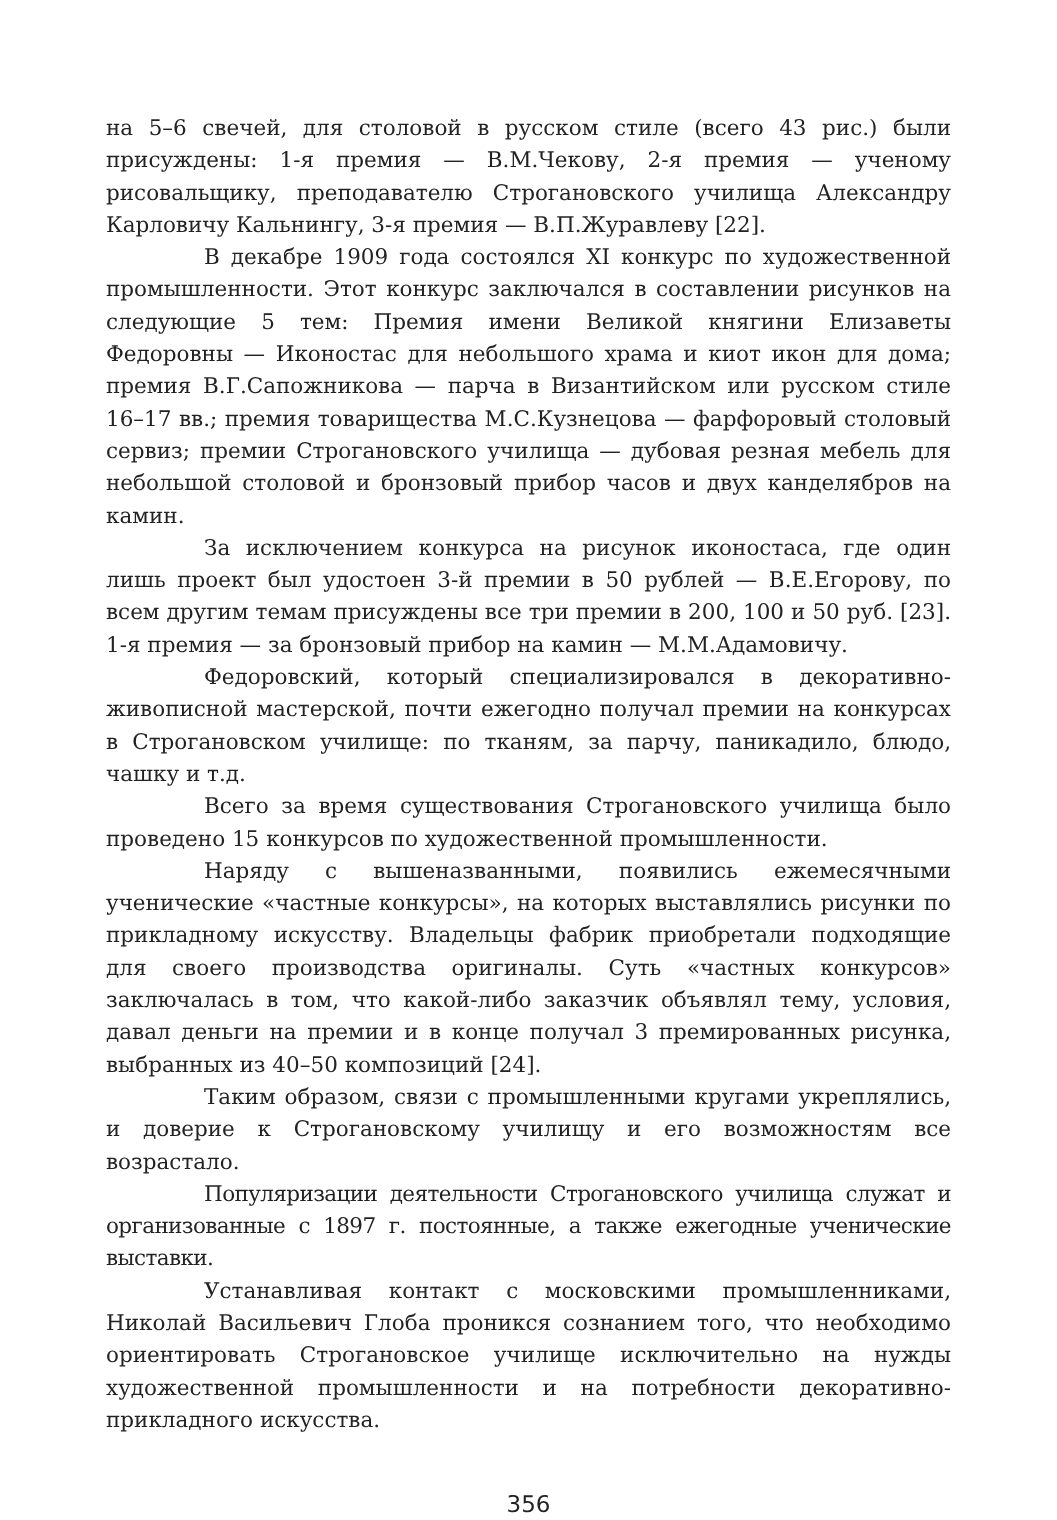на 5–6 свечей, для столовой в русском стиле (всего 43 рис.) были присуждены: 1-я премия — В.М.Чекову, 2-я премия — ученому рисовальщику, преподавателю Строгановского училища Александру Карловичу Кальнингу, 3-я премия — В.П.Журавлеву [22].
В декабре 1909 года состоялся XI конкурс по художественной промышленности. Этот конкурс заключался в составлении рисунков на следующие 5 тем: Премия имени Великой княгини Елизаветы Федоровны — Иконостас для небольшого храма и киот икон для дома; премия В.Г.Сапожникова — парча в Византийском или русском стиле 16–17 вв.; премия товарищества М.С.Кузнецова — фарфоровый столовый сервиз; премии Строгановского училища — дубовая резная мебель для небольшой столовой и бронзовый прибор часов и двух канделябров на камин.
За исключением конкурса на рисунок иконостаса, где один лишь проект был удостоен 3-й премии в 50 рублей — В.Е.Егорову, по всем другим темам присуждены все три премии в 200, 100 и 50 руб. [23]. 1-я премия — за бронзовый прибор на камин — М.М.Адамовичу.
Федоровский, который специализировался в декоративно-живописной мастерской, почти ежегодно получал премии на конкурсах в Строгановском училище: по тканям, за парчу, паникадило, блюдо, чашку и т.д.
Всего за время существования Строгановского училища было проведено 15 конкурсов по художественной промышленности.
Наряду с вышеназванными, появились ежемесячными ученические «частные конкурсы», на которых выставлялись рисунки по прикладному искусству. Владельцы фабрик приобретали подходящие для своего производства оригиналы. Суть «частных конкурсов» заключалась в том, что какой-либо заказчик объявлял тему, условия, давал деньги на премии и в конце получал 3 премированных рисунка, выбранных из 40–50 композиций [24].
Таким образом, связи с промышленными кругами укреплялись, и доверие к Строгановскому училищу и его возможностям все возрастало.
Популяризации деятельности Строгановского училища служат и организованные с 1897 г. постоянные, а также ежегодные ученические выставки.
Устанавливая контакт с московскими промышленниками, Николай Васильевич Глоба проникся сознанием того, что необходимо ориентировать Строгановское училище исключительно на нужды художественной промышленности и на потребности декоративно-прикладного искусства.
356